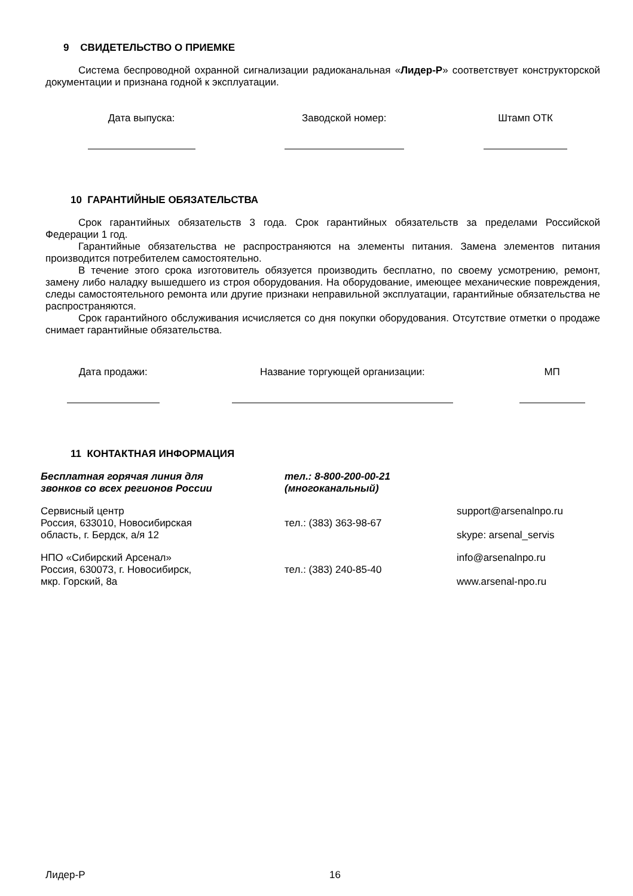9 СВИДЕТЕЛЬСТВО О ПРИЕМКЕ
Система беспроводной охранной сигнализации радиоканальная «Лидер-Р» соответствует конструкторской документации и признана годной к эксплуатации.
| Дата выпуска: | Заводской номер: | Штамп ОТК |
10 ГАРАНТИЙНЫЕ ОБЯЗАТЕЛЬСТВА
Срок гарантийных обязательств 3 года. Срок гарантийных обязательств за пределами Российской Федерации 1 год.
Гарантийные обязательства не распространяются на элементы питания. Замена элементов питания производится потребителем самостоятельно.
В течение этого срока изготовитель обязуется производить бесплатно, по своему усмотрению, ремонт, замену либо наладку вышедшего из строя оборудования. На оборудование, имеющее механические повреждения, следы самостоятельного ремонта или другие признаки неправильной эксплуатации, гарантийные обязательства не распространяются.
Срок гарантийного обслуживания исчисляется со дня покупки оборудования. Отсутствие отметки о продаже снимает гарантийные обязательства.
| Дата продажи: | Название торгующей организации: | МП |
11 КОНТАКТНАЯ ИНФОРМАЦИЯ
| Бесплатная горячая линия для звонков со всех регионов России | тел.: 8-800-200-00-21 (многоканальный) | |
| Сервисный центр Россия, 633010, Новосибирская область, г. Бердск, а/я 12 | тел.: (383) 363-98-67 | support@arsenalnpo.ru skype: arsenal_servis |
| НПО «Сибирский Арсенал» Россия, 630073, г. Новосибирск, мкр. Горский, 8а | тел.: (383) 240-85-40 | info@arsenalnpo.ru www.arsenal-npo.ru |
Лидер-Р 16